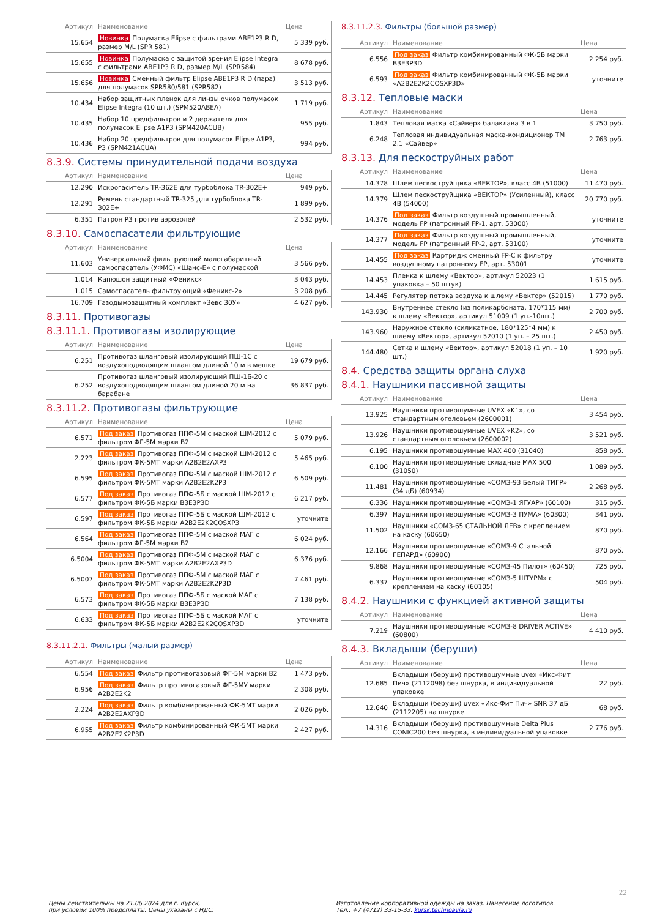| Артикул | Наименование | Цена |
| --- | --- | --- |
| 15.654 | Новинка Полумаска Elipse с фильтрами ABE1P3 R D, размер M/L (SPR 581) | 5 339 руб. |
| 15.655 | Новинка Полумаска с защитой зрения Elipse Integra с фильтрами ABE1P3 R D, размер M/L (SPR584) | 8 678 руб. |
| 15.656 | Новинка Сменный фильтр Elipse ABE1P3 R D (пара) для полумасок SPR580/581 (SPR582) | 3 513 руб. |
| 10.434 | Набор защитных пленок для линзы очков полумасок Elipse Integra (10 шт.) (SPM520ABEA) | 1 719 руб. |
| 10.435 | Набор 10 предфильтров и 2 держателя для полумасок Elipse A1P3 (SPM420ACUB) | 955 руб. |
| 10.436 | Набор 20 предфильтров для полумасок Elipse A1P3, P3 (SPM421ACUA) | 994 руб. |
8.3.9. Системы принудительной подачи воздуха
| Артикул | Наименование | Цена |
| --- | --- | --- |
| 12.290 | Искрогаситель TR-362E для турбоблока TR-302E+ | 949 руб. |
| 12.291 | Ремень стандартный TR-325 для турбоблока TR-302E+ | 1 899 руб. |
| 6.351 | Патрон P3 против аэрозолей | 2 532 руб. |
8.3.10. Самоспасатели фильтрующие
| Артикул | Наименование | Цена |
| --- | --- | --- |
| 11.603 | Универсальный фильтрующий малогабаритный самоспасатель (УФМС) «Шанс-Е» с полумаской | 3 566 руб. |
| 1.014 | Капюшон защитный «Феникс» | 3 043 руб. |
| 1.015 | Самоспасатель фильтрующий «Феникс-2» | 3 208 руб. |
| 16.709 | Газодымозащитный комплект «Зевс 30У» | 4 627 руб. |
8.3.11. Противогазы
8.3.11.1. Противогазы изолирующие
| Артикул | Наименование | Цена |
| --- | --- | --- |
| 6.251 | Противогаз шланговый изолирующий ПШ-1С с воздухоподводящим шлангом длиной 10 м в мешке | 19 679 руб. |
| 6.252 | Противогаз шланговый изолирующий ПШ-1Б-20 с воздухоподводящим шлангом длиной 20 м на барабане | 36 837 руб. |
8.3.11.2. Противогазы фильтрующие
| Артикул | Наименование | Цена |
| --- | --- | --- |
| 6.571 | Под заказ Противогаз ППФ-5М с маской ШМ-2012 с фильтром ФГ-5М марки B2 | 5 079 руб. |
| 2.223 | Под заказ Противогаз ППФ-5М с маской ШМ-2012 с фильтром ФК-5МТ марки A2B2E2AXP3 | 5 465 руб. |
| 6.595 | Под заказ Противогаз ППФ-5М с маской ШМ-2012 с фильтром ФК-5МТ марки A2B2E2K2P3 | 6 509 руб. |
| 6.577 | Под заказ Противогаз ППФ-5Б с маской ШМ-2012 с фильтром ФК-5Б марки B3E3P3D | 6 217 руб. |
| 6.597 | Под заказ Противогаз ППФ-5Б с маской ШМ-2012 с фильтром ФК-5Б марки A2B2E2K2COSXP3 | уточните |
| 6.564 | Под заказ Противогаз ППФ-5М с маской МАГ с фильтром ФГ-5М марки B2 | 6 024 руб. |
| 6.5004 | Под заказ Противогаз ППФ-5М с маской МАГ с фильтром ФК-5МТ марки A2B2E2AXP3D | 6 376 руб. |
| 6.5007 | Под заказ Противогаз ППФ-5М с маской МАГ с фильтром ФК-5МТ марки A2B2E2K2P3D | 7 461 руб. |
| 6.573 | Под заказ Противогаз ППФ-5Б с маской МАГ с фильтром ФК-5Б марки B3E3P3D | 7 138 руб. |
| 6.633 | Под заказ Противогаз ППФ-5Б с маской МАГ с фильтром ФК-5Б марки A2B2E2K2COSXP3D | уточните |
8.3.11.2.1. Фильтры (малый размер)
| Артикул | Наименование | Цена |
| --- | --- | --- |
| 6.554 | Под заказ Фильтр противогазовый ФГ-5М марки B2 | 1 473 руб. |
| 6.956 | Под заказ Фильтр противогазовый ФГ-5МУ марки A2B2E2K2 | 2 308 руб. |
| 2.224 | Под заказ Фильтр комбинированный ФК-5МТ марки A2B2E2AXP3D | 2 026 руб. |
| 6.955 | Под заказ Фильтр комбинированный ФК-5МТ марки A2B2E2K2P3D | 2 427 руб. |
8.3.11.2.3. Фильтры (большой размер)
| Артикул | Наименование | Цена |
| --- | --- | --- |
| 6.556 | Под заказ Фильтр комбинированный ФК-5Б марки B3E3P3D | 2 254 руб. |
| 6.593 | Под заказ Фильтр комбинированный ФК-5Б марки «A2B2E2K2COSXP3D» | уточните |
8.3.12. Тепловые маски
| Артикул | Наименование | Цена |
| --- | --- | --- |
| 1.843 | Тепловая маска «Сайвер» балаклава 3 в 1 | 3 750 руб. |
| 6.248 | Тепловая индивидуальная маска-кондиционер ТМ 2.1 «Сайвер» | 2 763 руб. |
8.3.13. Для пескоструйных работ
| Артикул | Наименование | Цена |
| --- | --- | --- |
| 14.378 | Шлем пескоструйщика «ВЕКТОР», класс 4В (51000) | 11 470 руб. |
| 14.379 | Шлем пескоструйщика «ВЕКТОР» (Усиленный), класс 4В (54000) | 20 770 руб. |
| 14.376 | Под заказ Фильтр воздушный промышленный, модель FP (патронный FP-1, арт. 53000) | уточните |
| 14.377 | Под заказ Фильтр воздушный промышленный, модель FP (патронный FP-2, арт. 53100) | уточните |
| 14.455 | Под заказ Картридж сменный FP-C к фильтру воздушному патронному FP, арт. 53001 | уточните |
| 14.453 | Пленка к шлему «Вектор», артикул 52023 (1 упаковка – 50 штук) | 1 615 руб. |
| 14.445 | Регулятор потока воздуха к шлему «Вектор» (52015) | 1 770 руб. |
| 143.930 | Внутреннее стекло (из поликарбоната, 170*115 мм) к шлему «Вектор», артикул 51009 (1 уп.-10шт.) | 2 700 руб. |
| 143.960 | Наружное стекло (силикатное, 180*125*4 мм) к шлему «Вектор», артикул 52010 (1 уп. – 25 шт.) | 2 450 руб. |
| 144.480 | Сетка к шлему «Вектор», артикул 52018 (1 уп. – 10 шт.) | 1 920 руб. |
8.4. Средства защиты органа слуха
8.4.1. Наушники пассивной защиты
| Артикул | Наименование | Цена |
| --- | --- | --- |
| 13.925 | Наушники противошумные UVEX «K1», со стандартным оголовьем (2600001) | 3 454 руб. |
| 13.926 | Наушники противошумные UVEX «K2», со стандартным оголовьем (2600002) | 3 521 руб. |
| 6.195 | Наушники противошумные MAX 400 (31040) | 858 руб. |
| 6.100 | Наушники противошумные складные MAX 500 (31050) | 1 089 руб. |
| 11.481 | Наушники противошумные «СОМЗ-93 Белый ТИГР» (34 дБ) (60934) | 2 268 руб. |
| 6.336 | Наушники противошумные «СОМЗ-1 ЯГУАР» (60100) | 315 руб. |
| 6.397 | Наушники противошумные «СОМЗ-3 ПУМА» (60300) | 341 руб. |
| 11.502 | Наушники «СОМЗ-65 СТАЛЬНОЙ ЛЕВ» с креплением на каску (60650) | 870 руб. |
| 12.166 | Наушники противошумные «СОМЗ-9 Стальной ГЕПАРД» (60900) | 870 руб. |
| 9.868 | Наушники противошумные «СОМЗ-45 Пилот» (60450) | 725 руб. |
| 6.337 | Наушники противошумные «СОМЗ-5 ШТУРМ» с креплением на каску (60105) | 504 руб. |
8.4.2. Наушники с функцией активной защиты
| Артикул | Наименование | Цена |
| --- | --- | --- |
| 7.219 | Наушники противошумные «СОМЗ-8 DRIVER ACTIVE» (60800) | 4 410 руб. |
8.4.3. Вкладыши (беруши)
| Артикул | Наименование | Цена |
| --- | --- | --- |
| 12.685 | Вкладыши (беруши) противошумные uvex «Икс-Фит Пич» (2112098) без шнурка, в индивидуальной упаковке | 22 руб. |
| 12.640 | Вкладыши (беруши) uvex «Икс-Фит Пич» SNR 37 дБ (2112205) на шнурке | 68 руб. |
| 14.316 | Вкладыши (беруши) противошумные Delta Plus CONIC200 без шнурка, в индивидуальной упаковке | 2 776 руб. |
Цены действительны на 21.06.2024 для г. Курск,
при условии 100% предоплаты. Цены указаны с НДС.
Изготовление корпоративной одежды на заказ. Нанесение логотипов.
Тел.: +7 (4712) 33-15-33, kursk.technoavia.ru
22